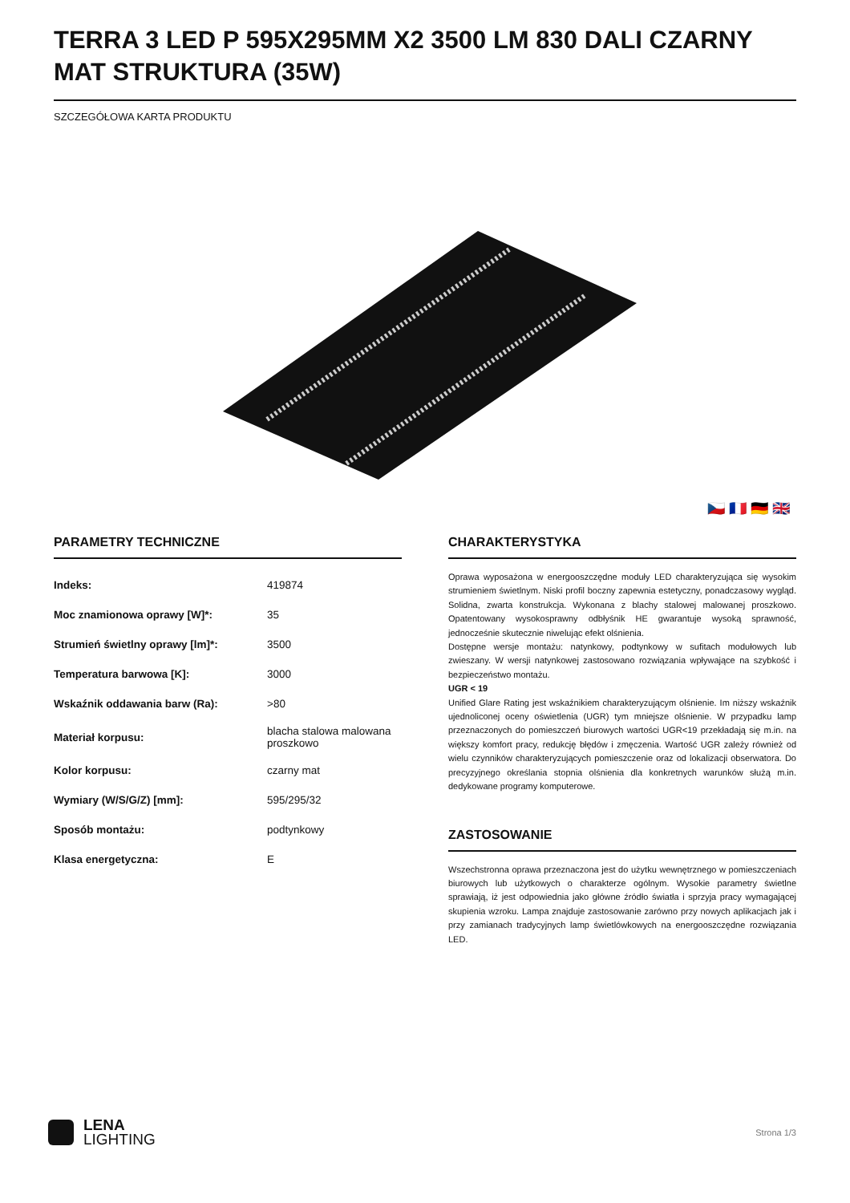TERRA 3 LED P 595X295MM X2 3500 LM 830 DALI CZARNY MAT STRUKTURA (35W)
SZCZEGÓŁOWA KARTA PRODUKTU
🇨🇿 🇫🇷 🇩🇪 🇬🇧
PARAMETRY TECHNICZNE
| Indeks: | 419874 |
| Moc znamionowa oprawy [W]*: | 35 |
| Strumień świetlny oprawy [lm]*: | 3500 |
| Temperatura barwowa [K]: | 3000 |
| Wskaźnik oddawania barw (Ra): | >80 |
| Materiał korpusu: | blacha stalowa malowana proszkowo |
| Kolor korpusu: | czarny mat |
| Wymiary (W/S/G/Z) [mm]: | 595/295/32 |
| Sposób montażu: | podtynkowy |
| Klasa energetyczna: | E |
CHARAKTERYSTYKA
Oprawa wyposażona w energooszczędne moduły LED charakteryzująca się wysokim strumieniem świetlnym. Niski profil boczny zapewnia estetyczny, ponadczasowy wygląd. Solidna, zwarta konstrukcja. Wykonana z blachy stalowej malowanej proszkowo. Opatentowany wysokosprawny odbłyśnik HE gwarantuje wysoką sprawność, jednocześnie skutecznie niwelując efekt olśnienia.
Dostępne wersje montażu: natynkowy, podtynkowy w sufitach modułowych lub zwieszany. W wersji natynkowej zastosowano rozwiązania wpływające na szybkość i bezpieczeństwo montażu.
UGR < 19
Unified Glare Rating jest wskaźnikiem charakteryzującym olśnienie. Im niższy wskaźnik ujednoliconej oceny oświetlenia (UGR) tym mniejsze olśnienie. W przypadku lamp przeznaczonych do pomieszczeń biurowych wartości UGR<19 przekładają się m.in. na większy komfort pracy, redukcję błędów i zmęczenia. Wartość UGR zależy również od wielu czynników charakteryzujących pomieszczenie oraz od lokalizacji obserwatora. Do precyzyjnego określania stopnia olśnienia dla konkretnych warunków służą m.in. dedykowane programy komputerowe.
ZASTOSOWANIE
Wszechstronna oprawa przeznaczona jest do użytku wewnętrznego w pomieszczeniach biurowych lub użytkowych o charakterze ogólnym. Wysokie parametry świetlne sprawiają, iż jest odpowiednia jako główne źródło światła i sprzyja pracy wymagającej skupienia wzroku. Lampa znajduje zastosowanie zarówno przy nowych aplikacjach jak i przy zamianach tradycyjnych lamp świetlówkowych na energooszczędne rozwiązania LED.
LENA
LIGHTING
Strona 1/3